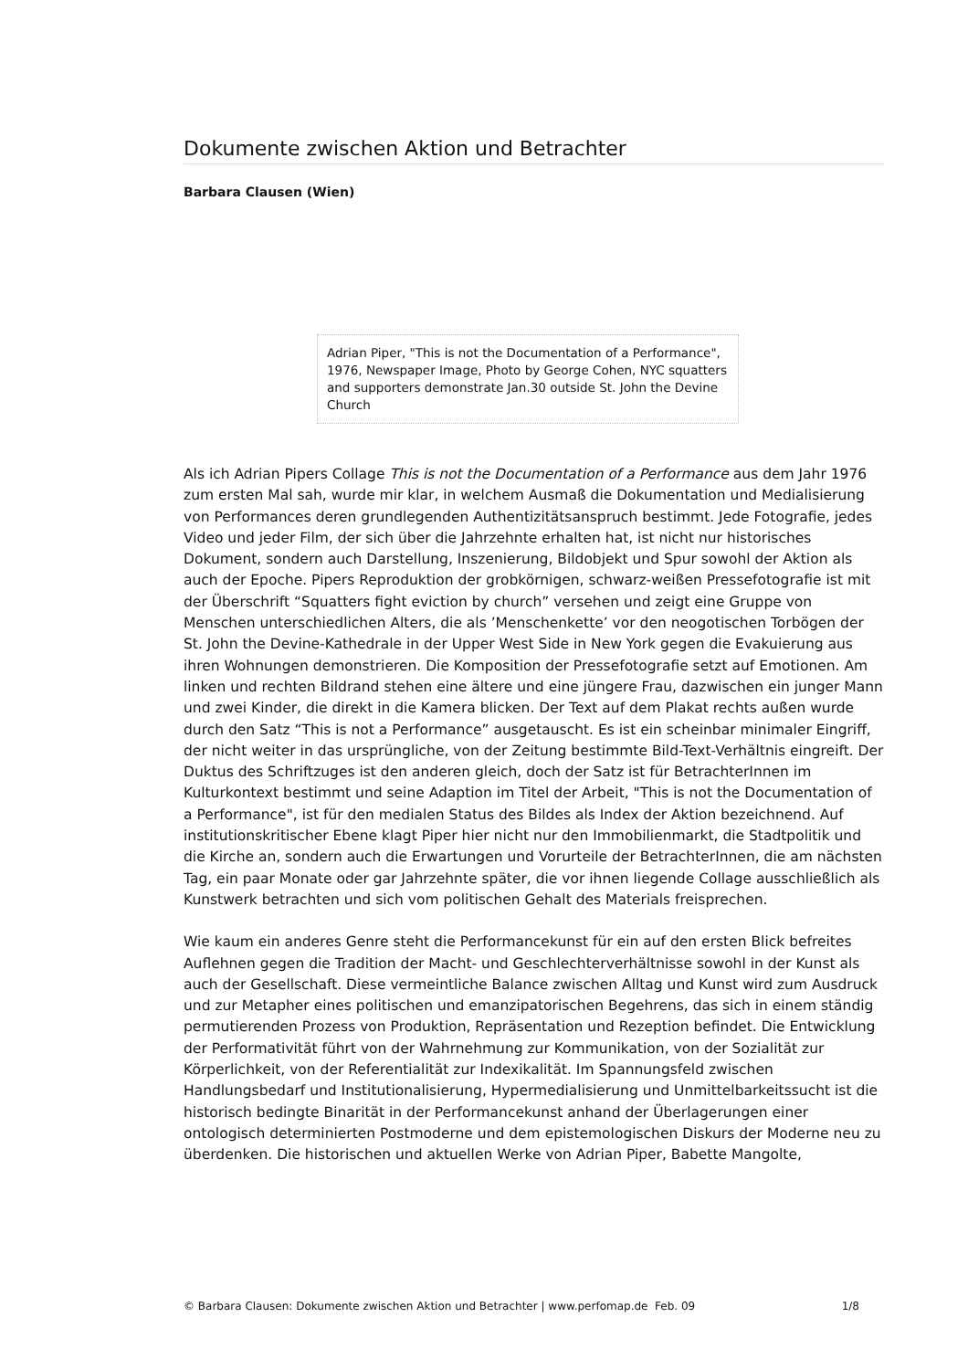Dokumente zwischen Aktion und Betrachter
Barbara Clausen (Wien)
Adrian Piper, "This is not the Documentation of a Performance", 1976, Newspaper Image, Photo by George Cohen, NYC squatters and supporters demonstrate Jan.30 outside St. John the Devine Church
Als ich Adrian Pipers Collage This is not the Documentation of a Performance aus dem Jahr 1976 zum ersten Mal sah, wurde mir klar, in welchem Ausmaß die Dokumentation und Medialisierung von Performances deren grundlegenden Authentizitätsanspruch bestimmt. Jede Fotografie, jedes Video und jeder Film, der sich über die Jahrzehnte erhalten hat, ist nicht nur historisches Dokument, sondern auch Darstellung, Inszenierung, Bildobjekt und Spur sowohl der Aktion als auch der Epoche. Pipers Reproduktion der grobkörnigen, schwarz-weißen Pressefotografie ist mit der Überschrift “Squatters fight eviction by church” versehen und zeigt eine Gruppe von Menschen unterschiedlichen Alters, die als ’Menschenkette’ vor den neogotischen Torbögen der St. John the Devine-Kathedrale in der Upper West Side in New York gegen die Evakuierung aus ihren Wohnungen demonstrieren. Die Komposition der Pressefotografie setzt auf Emotionen. Am linken und rechten Bildrand stehen eine ältere und eine jüngere Frau, dazwischen ein junger Mann und zwei Kinder, die direkt in die Kamera blicken. Der Text auf dem Plakat rechts außen wurde durch den Satz “This is not a Performance” ausgetauscht. Es ist ein scheinbar minimaler Eingriff, der nicht weiter in das ursprüngliche, von der Zeitung bestimmte Bild-Text-Verhältnis eingreift. Der Duktus des Schriftzuges ist den anderen gleich, doch der Satz ist für BetrachterInnen im Kulturkontext bestimmt und seine Adaption im Titel der Arbeit, "This is not the Documentation of a Performance", ist für den medialen Status des Bildes als Index der Aktion bezeichnend. Auf institutionskritischer Ebene klagt Piper hier nicht nur den Immobilienmarkt, die Stadtpolitik und die Kirche an, sondern auch die Erwartungen und Vorurteile der BetrachterInnen, die am nächsten Tag, ein paar Monate oder gar Jahrzehnte später, die vor ihnen liegende Collage ausschließlich als Kunstwerk betrachten und sich vom politischen Gehalt des Materials freisprechen.
Wie kaum ein anderes Genre steht die Performancekunst für ein auf den ersten Blick befreites Auflehnen gegen die Tradition der Macht- und Geschlechterverhältnisse sowohl in der Kunst als auch der Gesellschaft. Diese vermeintliche Balance zwischen Alltag und Kunst wird zum Ausdruck und zur Metapher eines politischen und emanzipatorischen Begehrens, das sich in einem ständig permutierenden Prozess von Produktion, Repräsentation und Rezeption befindet. Die Entwicklung der Performativität führt von der Wahrnehmung zur Kommunikation, von der Sozialität zur Körperlichkeit, von der Referentialität zur Indexikalität. Im Spannungsfeld zwischen Handlungsbedarf und Institutionalisierung, Hypermedialisierung und Unmittelbarkeitssucht ist die historisch bedingte Binarität in der Performancekunst anhand der Überlagerungen einer ontologisch determinierten Postmoderne und dem epistemologischen Diskurs der Moderne neu zu überdenken. Die historischen und aktuellen Werke von Adrian Piper, Babette Mangolte,
© Barbara Clausen: Dokumente zwischen Aktion und Betrachter | www.perfomap.de Feb. 09 1/8